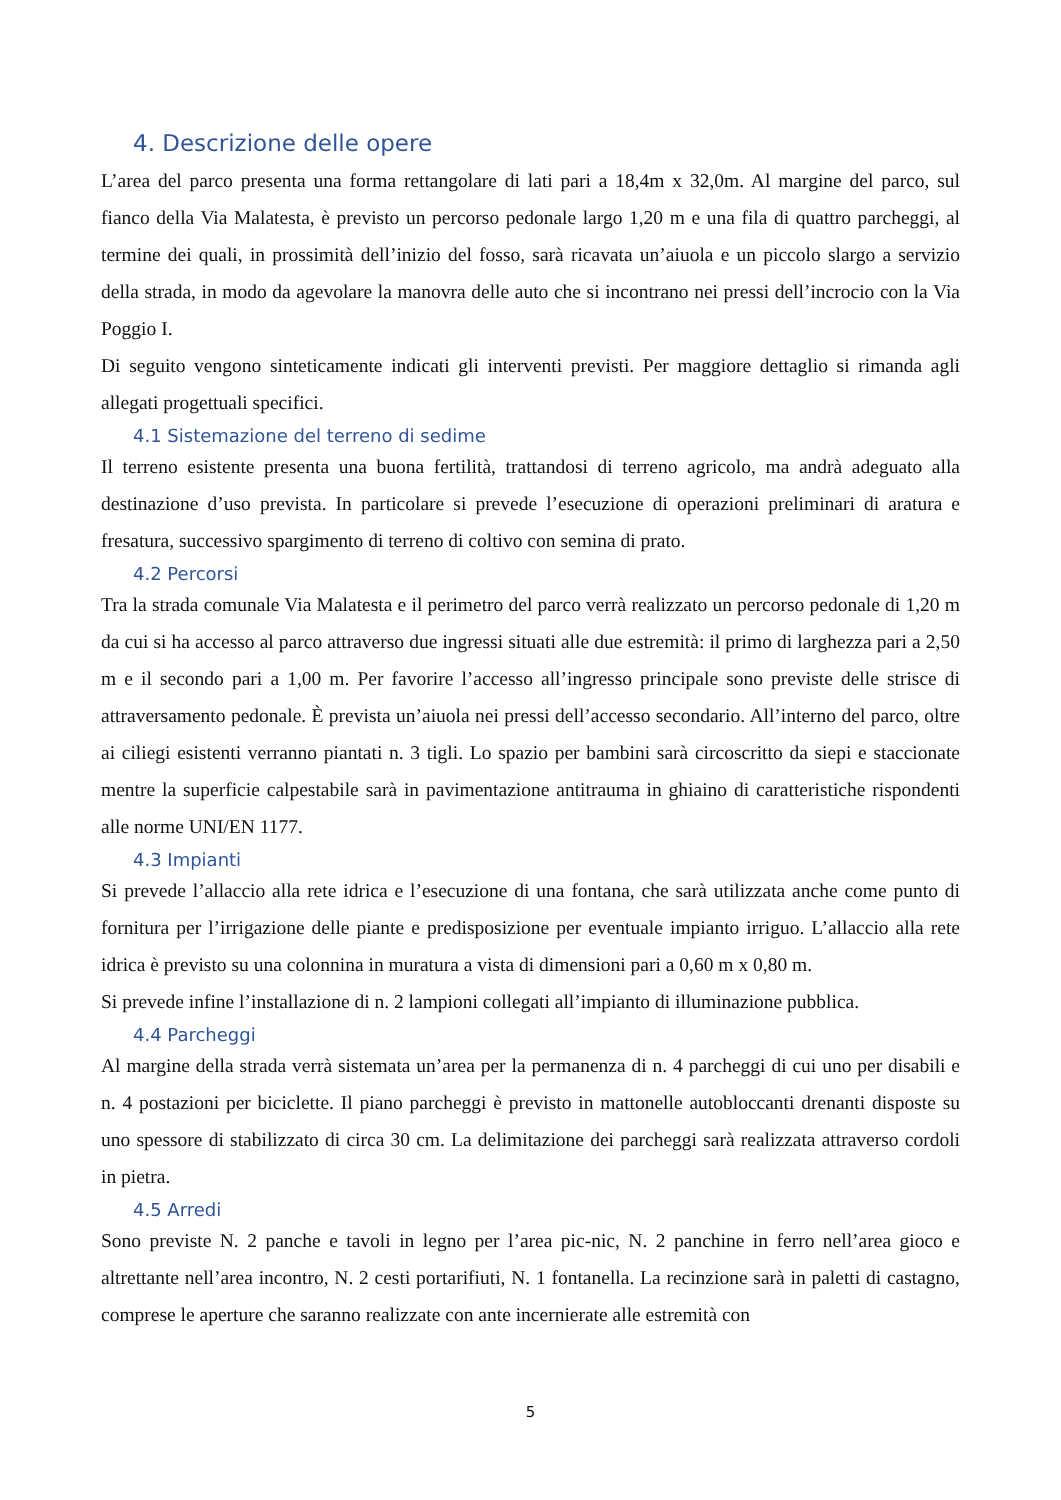4. Descrizione delle opere
L’area del parco presenta una forma rettangolare di lati pari a 18,4m x 32,0m. Al margine del parco, sul fianco della Via Malatesta, è previsto un percorso pedonale largo 1,20 m e una fila di quattro parcheggi, al termine dei quali, in prossimità dell’inizio del fosso, sarà ricavata un’aiuola e un piccolo slargo a servizio della strada, in modo da agevolare la manovra delle auto che si incontrano nei pressi dell’incrocio con la Via Poggio I.
Di seguito vengono sinteticamente indicati gli interventi previsti. Per maggiore dettaglio si rimanda agli allegati progettuali specifici.
4.1 Sistemazione del terreno di sedime
Il terreno esistente presenta una buona fertilità, trattandosi di terreno agricolo, ma andrà adeguato alla destinazione d’uso prevista. In particolare si prevede l’esecuzione di operazioni preliminari di aratura e fresatura, successivo spargimento di terreno di coltivo con semina di prato.
4.2 Percorsi
Tra la strada comunale Via Malatesta e il perimetro del parco verrà realizzato un percorso pedonale di 1,20 m da cui si ha accesso al parco attraverso due ingressi situati alle due estremità: il primo di larghezza pari a 2,50 m e il secondo pari a 1,00 m. Per favorire l’accesso all’ingresso principale sono previste delle strisce di attraversamento pedonale. È prevista un’aiuola nei pressi dell’accesso secondario. All’interno del parco, oltre ai ciliegi esistenti verranno piantati n. 3 tigli. Lo spazio per bambini sarà circoscritto da siepi e staccionate mentre la superficie calpestabile sarà in pavimentazione antitrauma in ghiaino di caratteristiche rispondenti alle norme UNI/EN 1177.
4.3 Impianti
Si prevede l’allaccio alla rete idrica e l’esecuzione di una fontana, che sarà utilizzata anche come punto di fornitura per l’irrigazione delle piante e predisposizione per eventuale impianto irriguo. L’allaccio alla rete idrica è previsto su una colonnina in muratura a vista di dimensioni pari a 0,60 m x 0,80 m.
Si prevede infine l’installazione di n. 2 lampioni collegati all’impianto di illuminazione pubblica.
4.4 Parcheggi
Al margine della strada verrà sistemata un’area per la permanenza di n. 4 parcheggi di cui uno per disabili e n. 4 postazioni per biciclette. Il piano parcheggi è previsto in mattonelle autobloccanti drenanti disposte su uno spessore di stabilizzato di circa 30 cm. La delimitazione dei parcheggi sarà realizzata attraverso cordoli in pietra.
4.5 Arredi
Sono previste N. 2 panche e tavoli in legno per l’area pic-nic, N. 2 panchine in ferro nell’area gioco e altrettante nell’area incontro, N. 2 cesti portarifiuti, N. 1 fontanella. La recinzione sarà in paletti di castagno, comprese le aperture che saranno realizzate con ante incernierate alle estremità con
5